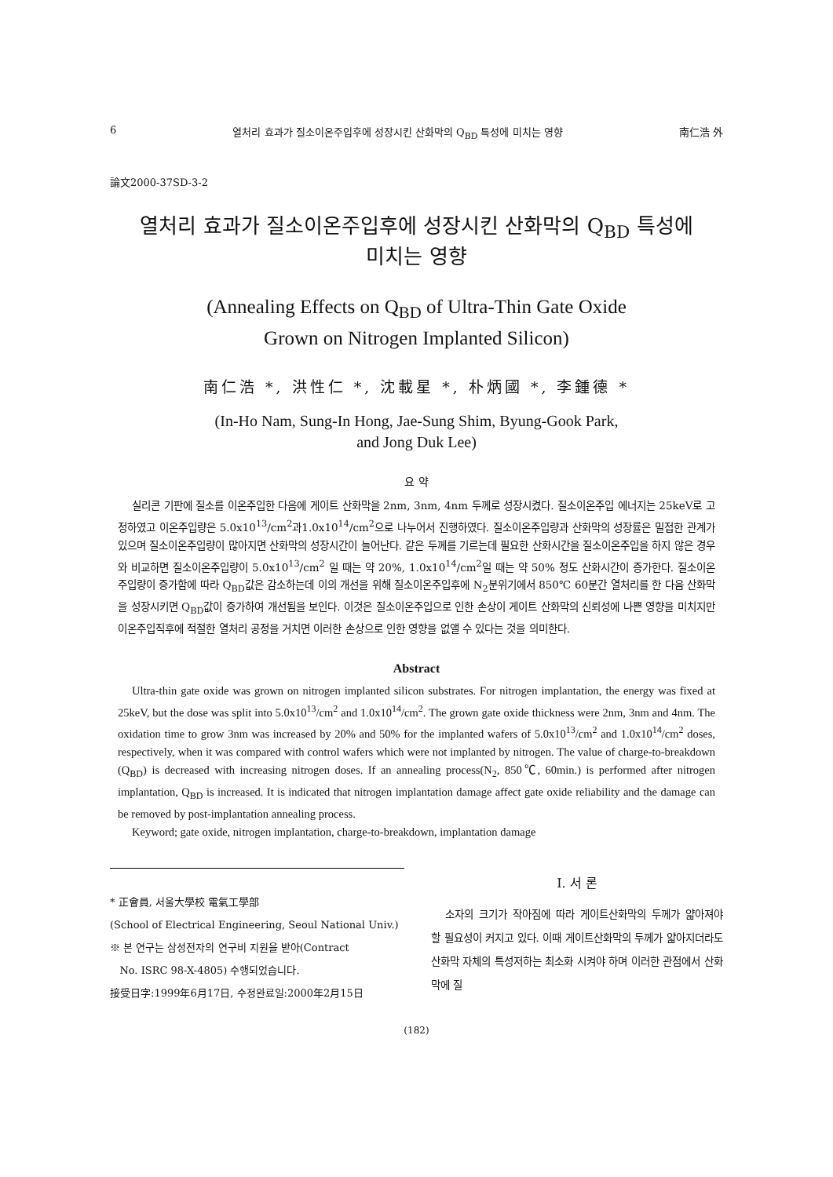6 열처리 효과가 질소이온주입후에 성장시킨 산화막의 Q<sub>BD</sub> 특성에 미치는 영향 南仁浩 外
論文2000-37SD-3-2
열처리 효과가 질소이온주입후에 성장시킨 산화막의 Q<sub>BD</sub> 특성에
미치는 영향
(Annealing Effects on Q<sub>BD</sub> of Ultra-Thin Gate Oxide
Grown on Nitrogen Implanted Silicon)
南仁浩 *, 洪性仁 *, 沈載星 *, 朴炳國 *, 李鍾德 *
(In-Ho Nam, Sung-In Hong, Jae-Sung Shim, Byung-Gook Park,
and Jong Duk Lee)
요 약
실리콘 기판에 질소를 이온주입한 다음에 게이트 산화막을 2nm, 3nm, 4nm 두께로 성장시켰다. 질소이온주입 에너지는 25keV로 고정하였고 이온주입량은 5.0x10<sup>13</sup>/cm<sup>2</sup>과1.0x10<sup>14</sup>/cm<sup>2</sup>으로 나누어서 진행하였다. 질소이온주입량과 산화막의 성장률은 밀접한 관계가 있으며 질소이온주입량이 많아지면 산화막의 성장시간이 늘어난다. 같은 두께를 기르는데 필요한 산화시간을 질소이온주입을 하지 않은 경우와 비교하면 질소이온주입량이 5.0x10<sup>13</sup>/cm<sup>2</sup> 일 때는 약 20%, 1.0x10<sup>14</sup>/cm<sup>2</sup>일 때는 약 50% 정도 산화시간이 증가한다. 질소이온주입량이 증가함에 따라 Q<sub>BD</sub>값은 감소하는데 이의 개선을 위해 질소이온주입후에 N<sub>2</sub>분위기에서 850℃ 60분간 열처리를 한 다음 산화막을 성장시키면 Q<sub>BD</sub>값이 증가하여 개선됨을 보인다. 이것은 질소이온주입으로 인한 손상이 게이트 산화막의 신뢰성에 나쁜 영향을 미치지만 이온주입직후에 적절한 열처리 공정을 거치면 이러한 손상으로 인한 영향을 없앨 수 있다는 것을 의미한다.
Abstract
Ultra-thin gate oxide was grown on nitrogen implanted silicon substrates. For nitrogen implantation, the energy was fixed at 25keV, but the dose was split into 5.0x10<sup>13</sup>/cm<sup>2</sup> and 1.0x10<sup>14</sup>/cm<sup>2</sup>. The grown gate oxide thickness were 2nm, 3nm and 4nm. The oxidation time to grow 3nm was increased by 20% and 50% for the implanted wafers of 5.0x10<sup>13</sup>/cm<sup>2</sup> and 1.0x10<sup>14</sup>/cm<sup>2</sup> doses, respectively, when it was compared with control wafers which were not implanted by nitrogen. The value of charge-to-breakdown (Q<sub>BD</sub>) is decreased with increasing nitrogen doses. If an annealing process(N<sub>2</sub>, 850℃, 60min.) is performed after nitrogen implantation, Q<sub>BD</sub> is increased. It is indicated that nitrogen implantation damage affect gate oxide reliability and the damage can be removed by post-implantation annealing process.
Keyword; gate oxide, nitrogen implantation, charge-to-breakdown, implantation damage
* 正會員, 서울大學校 電氣工學部
(School of Electrical Engineering, Seoul National Univ.)
※ 본 연구는 삼성전자의 연구비 지원을 받아(Contract
No. ISRC 98-X-4805) 수행되었습니다.
接受日字:1999年6月17日, 수정완료일:2000年2月15日
Ⅰ. 서 론
소자의 크기가 작아짐에 따라 게이트산화막의 두께가 얇아져야 할 필요성이 커지고 있다. 이때 게이트산화막의 두께가 얇아지더라도 산화막 자체의 특성저하는 최소화 시켜야 하며 이러한 관점에서 산화막에 질
(182)